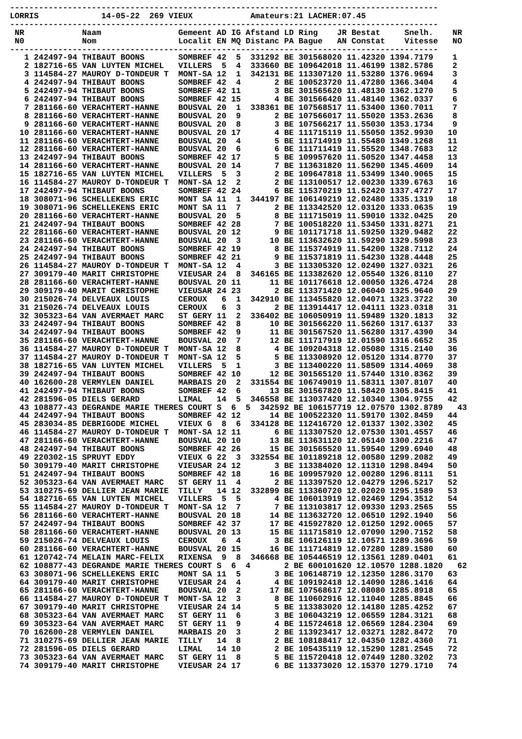-----------------------------------------------------------------------------------------
LORRIS             14-05-22  269 VIEUX            Amateurs:21 LACHER:07.45
-----------------------------------------------------------------------------------------
 NR            Naam                Gemeent AD IG Afstand LD Ring    JR Bestat     Snelh.    NR
 N0            Nom                 Localit EN MQ Distanc PA Bague   AN Constat    Vitesse   NO
-----------------------------------------------------------------------------------------
   1 242497-94 THIBAUT BOONS       SOMBREF 42  5  331292 BE 301568020 11.42320 1394.7179    1
   2 182716-65 VAN LUYTEN MICHEL   VILLERS  5  4  333660 BE 109642018 11.46199 1382.5786    2
   3 114584-27 MAUROY D-TONDEUR T  MONT-SA 12  1  342131 BE 113307120 11.53280 1376.9694    3
   4 242497-94 THIBAUT BOONS       SOMBREF 42  4       2 BE 100523720 11.47280 1366.3404    4
   5 242497-94 THIBAUT BOONS       SOMBREF 42 11       3 BE 301565620 11.48130 1362.1270    5
   6 242497-94 THIBAUT BOONS       SOMBREF 42 15       4 BE 301566420 11.48140 1362.0337    6
   7 281166-60 VERACHTERT-HANNE    BOUSVAL 20  1  338361 BE 107568517 11.53400 1360.7011    7
   8 281166-60 VERACHTERT-HANNE    BOUSVAL 20  9       2 BE 107566017 11.55020 1353.2636    8
   9 281166-60 VERACHTERT-HANNE    BOUSVAL 20  8       3 BE 107566217 11.55030 1353.1734    9
  10 281166-60 VERACHTERT-HANNE    BOUSVAL 20 17       4 BE 111715119 11.55050 1352.9930   10
  11 281166-60 VERACHTERT-HANNE    BOUSVAL 20  4       5 BE 111714919 11.55480 1349.1268   11
  12 281166-60 VERACHTERT-HANNE    BOUSVAL 20  6       6 BE 111711419 11.55520 1348.7683   12
  13 242497-94 THIBAUT BOONS       SOMBREF 42 17       5 BE 109957620 11.50520 1347.4458   13
  14 281166-60 VERACHTERT-HANNE    BOUSVAL 20 14       7 BE 113631820 11.56290 1345.4609   14
  15 182716-65 VAN LUYTEN MICHEL   VILLERS  5  3       2 BE 109647818 11.53499 1340.9065   15
  16 114584-27 MAUROY D-TONDEUR T  MONT-SA 12  2       2 BE 113100517 12.00230 1339.6763   16
  17 242497-94 THIBAUT BOONS       SOMBREF 42 24       6 BE 115370219 11.52420 1337.4727   17
  18 308071-96 SCHELLEKENS ERIC    MONT SA 11  1  344197 BE 106149219 12.02480 1335.1319   18
  19 308071-96 SCHELLEKENS ERIC    MONT SA 11  7       2 BE 113342520 12.03120 1333.0635   19
  20 281166-60 VERACHTERT-HANNE    BOUSVAL 20  5       8 BE 111715019 11.59010 1332.0425   20
  21 242497-94 THIBAUT BOONS       SOMBREF 42 28       7 BE 100518220 11.53450 1331.8271   21
  22 281166-60 VERACHTERT-HANNE    BOUSVAL 20 12       9 BE 101171718 11.59250 1329.9482   22
  23 281166-60 VERACHTERT-HANNE    BOUSVAL 20  3      10 BE 113632620 11.59290 1329.5998   23
  24 242497-94 THIBAUT BOONS       SOMBREF 42 19       8 BE 115374919 11.54200 1328.7112   24
  25 242497-94 THIBAUT BOONS       SOMBREF 42 21       9 BE 115371819 11.54230 1328.4448   25
  26 114584-27 MAUROY D-TONDEUR T  MONT-SA 12  4       3 BE 113305320 12.02490 1327.0321   26
  27 309179-40 MARIT CHRISTOPHE    VIEUSAR 24  8  346165 BE 113382620 12.05540 1326.8110   27
  28 281166-60 VERACHTERT-HANNE    BOUSVAL 20 11      11 BE 101176618 12.00050 1326.4724   28
  29 309179-40 MARIT CHRISTOPHE    VIEUSAR 24 23       2 BE 113371420 12.06040 1325.9640   29
  30 215026-74 DELVEAUX LOUIS      CEROUX   6  1  342910 BE 113455820 12.04071 1323.3722   30
  31 215026-74 DELVEAUX LOUIS      CEROUX   6  3       2 BE 113914417 12.04111 1323.0318   31
  32 305323-64 VAN AVERMAET MARC   ST GERY 11  2  336402 BE 106050919 11.59489 1320.1813   32
  33 242497-94 THIBAUT BOONS       SOMBREF 42  8      10 BE 301566220 11.56260 1317.6137   33
  34 242497-94 THIBAUT BOONS       SOMBREF 42  9      11 BE 301567520 11.56280 1317.4390   34
  35 281166-60 VERACHTERT-HANNE    BOUSVAL 20  7      12 BE 111717919 12.01590 1316.6652   35
  36 114584-27 MAUROY D-TONDEUR T  MONT-SA 12  8       4 BE 109204318 12.05080 1315.2140   36
  37 114584-27 MAUROY D-TONDEUR T  MONT-SA 12  5       5 BE 113308920 12.05120 1314.8770   37
  38 182716-65 VAN LUYTEN MICHEL   VILLERS  5  1       3 BE 113400220 11.58509 1314.4069   38
  39 242497-94 THIBAUT BOONS       SOMBREF 42 10      12 BE 301565120 11.57440 1310.8362   39
  40 162600-28 VERMYLEN DANIEL     MARBAIS 20  2  331554 BE 106749019 11.58311 1307.8107   40
  41 242497-94 THIBAUT BOONS       SOMBREF 42  6      13 BE 301567820 11.58420 1305.8415   41
  42 281596-05 DIELS GERARD        LIMAL   14  5  346558 BE 113037420 12.10340 1304.9755   42
  43 108877-43 DEGRANDE MARIE THERES COURT S  6  5  342592 BE 106157719 12.07570 1302.8789   43
  44 242497-94 THIBAUT BOONS       SOMBREF 42 12      14 BE 100522320 11.59170 1302.8459   44
  45 283034-85 DEBRIGODE MICHEL    VIEUX G  8  6  334128 BE 112416720 12.01337 1302.3302   45
  46 114584-27 MAUROY D-TONDEUR T  MONT-SA 12 11       6 BE 113307520 12.07530 1301.4557   46
  47 281166-60 VERACHTERT-HANNE    BOUSVAL 20 10      13 BE 113631120 12.05140 1300.2216   47
  48 242497-94 THIBAUT BOONS       SOMBREF 42 26      15 BE 301565520 11.59540 1299.6940   48
  49 220302-15 SPRUYT EDDY         VIEUX G 22  3  332554 BE 101189218 12.00580 1299.2082   49
  50 309179-40 MARIT CHRISTOPHE    VIEUSAR 24 12       3 BE 113384020 12.11310 1298.8494   50
  51 242497-94 THIBAUT BOONS       SOMBREF 42 18      16 BE 109957920 12.00280 1296.8111   51
  52 305323-64 VAN AVERMAET MARC   ST GERY 11  4       2 BE 113397520 12.04279 1296.5217   52
  53 310275-69 DELLIER JEAN MARIE  TILLY   14 12  332899 BE 113360720 12.02020 1295.1589   53
  54 182716-65 VAN LUYTEN MICHEL   VILLERS  5  5       4 BE 106013919 12.02469 1294.3512   54
  55 114584-27 MAUROY D-TONDEUR T  MONT-SA 12  7       7 BE 113103817 12.09330 1293.2565   55
  56 281166-60 VERACHTERT-HANNE    BOUSVAL 20 18      14 BE 113632720 12.06510 1292.1940   56
  57 242497-94 THIBAUT BOONS       SOMBREF 42 37      17 BE 415927820 12.01250 1292.0065   57
  58 281166-60 VERACHTERT-HANNE    BOUSVAL 20 13      15 BE 111715819 12.07090 1290.7152   58
  59 215026-74 DELVEAUX LOUIS      CEROUX   6  4       3 BE 106126119 12.10571 1289.3696   59
  60 281166-60 VERACHTERT-HANNE    BOUSVAL 20 15      16 BE 111714819 12.07280 1289.1580   60
  61 120742-74 MELAIN MARC-FELIX   RIXENSA  9  8  346668 BE 105446519 12.13561 1289.0401   61
  62 108877-43 DEGRANDE MARIE THERES COURT S  6  4       2 BE 600101620 12.10570 1288.1820   62
  63 308071-96 SCHELLEKENS ERIC    MONT SA 11  5       3 BE 106148719 12.12350 1286.3170   63
  64 309179-40 MARIT CHRISTOPHE    VIEUSAR 24  4       4 BE 109192418 12.14090 1286.1416   64
  65 281166-60 VERACHTERT-HANNE    BOUSVAL 20  2      17 BE 107568617 12.08080 1285.8918   65
  66 114584-27 MAUROY D-TONDEUR T  MONT-SA 12  3       8 BE 110602916 12.11040 1285.8845   66
  67 309179-40 MARIT CHRISTOPHE    VIEUSAR 24 14       5 BE 113383020 12.14180 1285.4252   67
  68 305323-64 VAN AVERMAET MARC   ST GERY 11  6       3 BE 106043219 12.06559 1284.3121   68
  69 305323-64 VAN AVERMAET MARC   ST GERY 11  9       4 BE 115724618 12.06569 1284.2304   69
  70 162600-28 VERMYLEN DANIEL     MARBAIS 20  3       2 BE 113923417 12.03271 1282.8472   70
  71 310275-69 DELLIER JEAN MARIE  TILLY   14  8       2 BE 108188417 12.04350 1282.4360   71
  72 281596-05 DIELS GERARD        LIMAL   14 10       2 BE 105435119 12.15290 1281.2545   72
  73 305323-64 VAN AVERMAET MARC   ST GERY 11  8       5 BE 115720418 12.07449 1280.3202   73
  74 309179-40 MARIT CHRISTOPHE    VIEUSAR 24 17       6 BE 113373020 12.15370 1279.1710   74